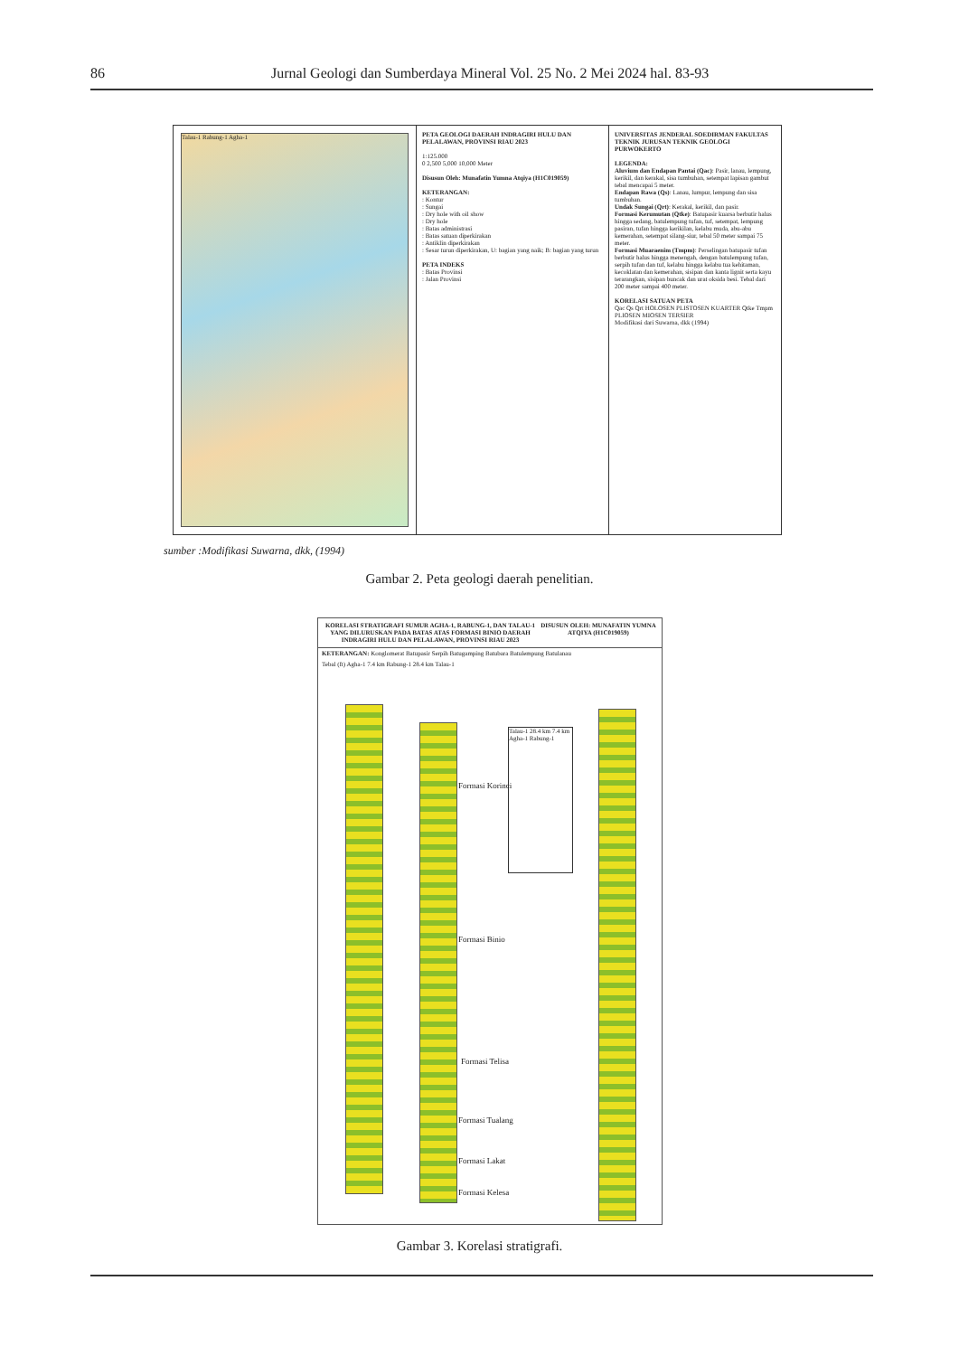86 Jurnal Geologi dan Sumberdaya Mineral Vol. 25 No. 2 Mei 2024 hal. 83-93
Talau-1 Rabung-1 Agha-1 PETA GEOLOGI DAERAH INDRAGIRI HULU DAN PELALAWAN, PROVINSI RIAU 2023
1:125.000
0 2,500 5,000 10,000 Meter
Disusun Oleh: Munafatin Yumna Atqiya (H1C019059)
KETERANGAN:
: Kontur
: Sungai
: Dry hole with oil show
: Dry hole
: Batas administrasi
: Batas satuan diperkirakan
: Antiklin diperkirakan
: Sesar turun diperkirakan, U: bagian yang naik; B: bagian yang turun
PETA INDEKS
: Batas Provinsi
: Jalan Provinsi
UNIVERSITAS JENDERAL SOEDIRMAN FAKULTAS TEKNIK JURUSAN TEKNIK GEOLOGI PURWOKERTO
LEGENDA:
Aluvium dan Endapan Pantai (Qac): Pasir, lanau, lempung, kerikil, dan kerakal, sisa tumbuhan, setempat lapisan gambut tebal mencapai 5 meter.
Endapan Rawa (Qs): Lanau, lumpur, lempung dan sisa tumbuhan.
Undak Sungai (Qrt): Kerakal, kerikil, dan pasir.
Formasi Kerumutan (Qtke): Batupasir kuarsa berbutir halus hingga sedang, batulempung tufan, tuf, setempat, lempung pasiran, tufan hingga kerikilan, kelabu muda, abu-abu kemerahan, setempat silang-siur, tebal 50 meter sampai 75 meter.
Formasi Muaraenim (Tmpm): Perselingan batupasir tufan berbutir halus hingga menengah, dengan batulempung tufan, serpih tufan dan tuf, kelabu hingga kelabu tua kehitaman, kecoklatan dan kemerahan, sisipan dan kanta lignit serta kayu terarangkan, sisipan buncak dan urat oksida besi. Tebal dari 200 meter sampai 400 meter.
KORELASI SATUAN PETA
Qac Qs Qrt HOLOSEN PLISTOSEN KUARTER Qtke Tmpm PLIOSEN MIOSEN TERSIER
Modifikasi dari Suwarna, dkk (1994)
sumber :Modifikasi Suwarna, dkk, (1994)
Gambar 2. Peta geologi daerah penelitian.
KORELASI STRATIGRAFI SUMUR AGHA-1, RABUNG-1, DAN TALAU-1 YANG DILURUSKAN PADA BATAS ATAS FORMASI BINIO DAERAH INDRAGIRI HULU DAN PELALAWAN, PROVINSI RIAU 2023
DISUSUN OLEH: MUNAFATIN YUMNA ATQIYA (H1C019059)
KETERANGAN: Konglomerat Batupasir Serpih Batugamping Batubara Batulempung Batulanau
Tebal (ft) Agha-1 7.4 km Rabung-1 28.4 km Talau-1
Formasi Korinci
Formasi Binio
Formasi Telisa
Formasi Tualang
Formasi Lakat
Formasi Kelesa
Talau-1 28.4 km 7.4 km Agha-1 Rabung-1
Gambar 3. Korelasi stratigrafi.